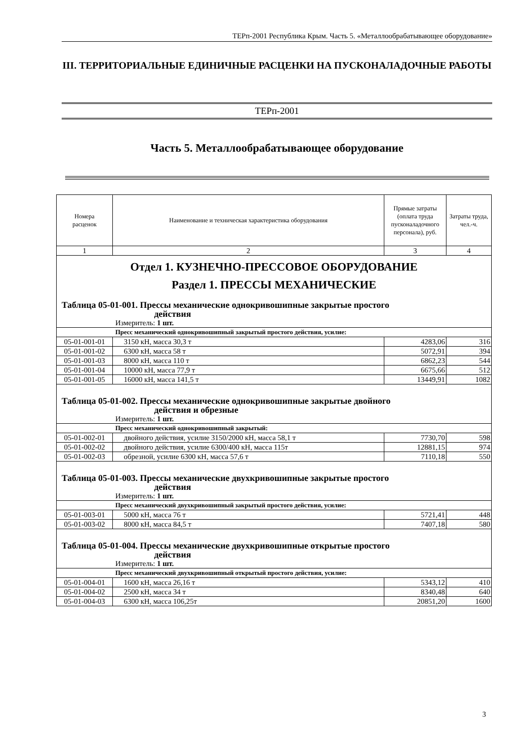ТЕРп-2001 Республика Крым. Часть 5. «Металлообрабатывающее оборудование»
III. ТЕРРИТОРИАЛЬНЫЕ ЕДИНИЧНЫЕ РАСЦЕНКИ НА ПУСКОНАЛАДОЧНЫЕ РАБОТЫ
ТЕРп-2001
Часть 5. Металлообрабатывающее оборудование
| Номера расценок | Наименование и техническая характеристика оборудования | Прямые затраты (оплата труда пусконаладочного персонала), руб. | Затраты труда, чел.-ч. |
| --- | --- | --- | --- |
| 1 | 2 | 3 | 4 |
| Отдел 1. КУЗНЕЧНО-ПРЕССОВОЕ ОБОРУДОВАНИЕ Раздел 1. ПРЕССЫ МЕХАНИЧЕСКИЕ | | | |
| Таблица 05-01-001. Прессы механические однокривошипные закрытые простого действия | | | |
| Измеритель: 1 шт. | | | |
| Пресс механический однокривошипный закрытый простого действия, усилие: | | | |
| 05-01-001-01 | 3150 кН, масса 30,3 т | 4283,06 | 316 |
| 05-01-001-02 | 6300 кН, масса 58 т | 5072,91 | 394 |
| 05-01-001-03 | 8000 кН, масса 110 т | 6862,23 | 544 |
| 05-01-001-04 | 10000 кН, масса 77,9 т | 6675,66 | 512 |
| 05-01-001-05 | 16000 кН, масса 141,5 т | 13449,91 | 1082 |
| Таблица 05-01-002. Прессы механические однокривошипные закрытые двойного действия и обрезные | | | |
| Измеритель: 1 шт. | | | |
| Пресс механический однокривошипный закрытый: | | | |
| 05-01-002-01 | двойного действия, усилие 3150/2000 кН, масса 58,1 т | 7730,70 | 598 |
| 05-01-002-02 | двойного действия, усилие 6300/400 кН, масса 115т | 12881,15 | 974 |
| 05-01-002-03 | обрезной, усилие 6300 кН, масса 57,6 т | 7110,18 | 550 |
| Таблица 05-01-003. Прессы механические двухкривошипные закрытые простого действия | | | |
| Измеритель: 1 шт. | | | |
| Пресс механический двухкривошипный закрытый простого действия, усилие: | | | |
| 05-01-003-01 | 5000 кН, масса 76 т | 5721,41 | 448 |
| 05-01-003-02 | 8000 кН, масса 84,5 т | 7407,18 | 580 |
| Таблица 05-01-004. Прессы механические двухкривошипные открытые простого действия | | | |
| Измеритель: 1 шт. | | | |
| Пресс механический двухкривошипный открытый простого действия, усилие: | | | |
| 05-01-004-01 | 1600 кН, масса 26,16 т | 5343,12 | 410 |
| 05-01-004-02 | 2500 кН, масса 34 т | 8340,48 | 640 |
| 05-01-004-03 | 6300 кН, масса 106,25т | 20851,20 | 1600 |
3